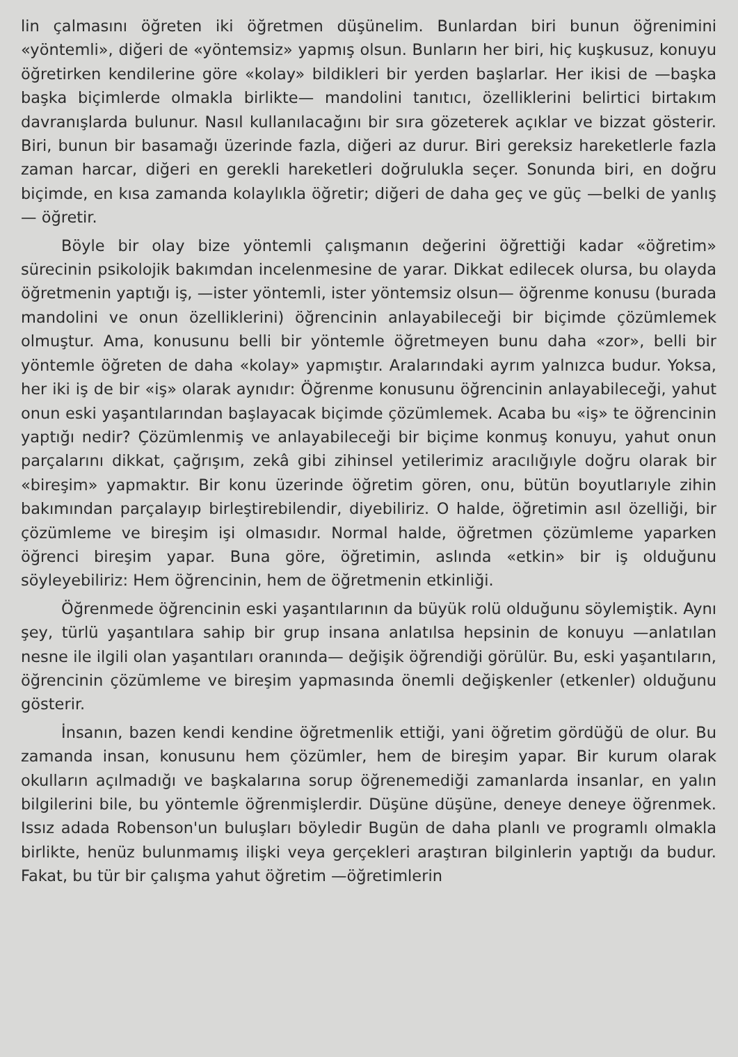lin çalmasını öğreten iki öğretmen düşünelim. Bunlardan biri bunun öğrenimini «yöntemli», diğeri de «yöntemsiz» yapmış olsun. Bunların her biri, hiç kuşkusuz, konuyu öğretirken kendilerine göre «kolay» bildikleri bir yerden başlarlar. Her ikisi de —başka başka biçimlerde olmakla birlikte— mandolini tanıtıcı, özelliklerini belirtici birtakım davranışlarda bulunur. Nasıl kullanılacağını bir sıra gözeterek açıklar ve bizzat gösterir. Biri, bunun bir basamağı üzerinde fazla, diğeri az durur. Biri gereksiz hareketlerle fazla zaman harcar, diğeri en gerekli hareketleri doğrulukla seçer. Sonunda biri, en doğru biçimde, en kısa zamanda kolaylıkla öğretir; diğeri de daha geç ve güç —belki de yanlış— öğretir.
Böyle bir olay bize yöntemli çalışmanın değerini öğrettiği kadar «öğretim» sürecinin psikolojik bakımdan incelenmesine de yarar. Dikkat edilecek olursa, bu olayda öğretmenin yaptığı iş, —ister yöntemli, ister yöntemsiz olsun— öğrenme konusu (burada mandolini ve onun özelliklerini) öğrencinin anlayabileceği bir biçimde çözümlemek olmuştur. Ama, konusunu belli bir yöntemle öğretmeyen bunu daha «zor», belli bir yöntemle öğreten de daha «kolay» yapmıştır. Aralarındaki ayrım yalnızca budur. Yoksa, her iki iş de bir «iş» olarak aynıdır: Öğrenme konusunu öğrencinin anlayabileceği, yahut onun eski yaşantılarından başlayacak biçimde çözümlemek. Acaba bu «iş» te öğrencinin yaptığı nedir? Çözümlenmiş ve anlayabileceği bir biçime konmuş konuyu, yahut onun parçalarını dikkat, çağrışım, zekâ gibi zihinsel yetilerimiz aracılığıyle doğru olarak bir «bireşim» yapmaktır. Bir konu üzerinde öğretim gören, onu, bütün boyutlarıyle zihin bakımından parçalayıp birleştirebilendir, diyebiliriz. O halde, öğretimin asıl özelliği, bir çözümleme ve bireşim işi olmasıdır. Normal halde, öğretmen çözümleme yaparken öğrenci bireşim yapar. Buna göre, öğretimin, aslında «etkin» bir iş olduğunu söyleyebiliriz: Hem öğrencinin, hem de öğretmenin etkinliği.
Öğrenmede öğrencinin eski yaşantılarının da büyük rolü olduğunu söylemiştik. Aynı şey, türlü yaşantılara sahip bir grup insana anlatılsa hepsinin de konuyu —anlatılan nesne ile ilgili olan yaşantıları oranında— değişik öğrendiği görülür. Bu, eski yaşantıların, öğrencinin çözümleme ve bireşim yapmasında önemli değişkenler (etkenler) olduğunu gösterir.
İnsanın, bazen kendi kendine öğretmenlik ettiği, yani öğretim gördüğü de olur. Bu zamanda insan, konusunu hem çözümler, hem de bireşim yapar. Bir kurum olarak okulların açılmadığı ve başkalarına sorup öğrenemediği zamanlarda insanlar, en yalın bilgilerini bile, bu yöntemle öğrenmişlerdir. Düşüne düşüne, deneye deneye öğrenmek. Issız adada Robenson'un buluşları böyledir Bugün de daha planlı ve programlı olmakla birlikte, henüz bulunmamış ilişki veya gerçekleri araştıran bilginlerin yaptığı da budur. Fakat, bu tür bir çalışma yahut öğretim —öğretimlerin